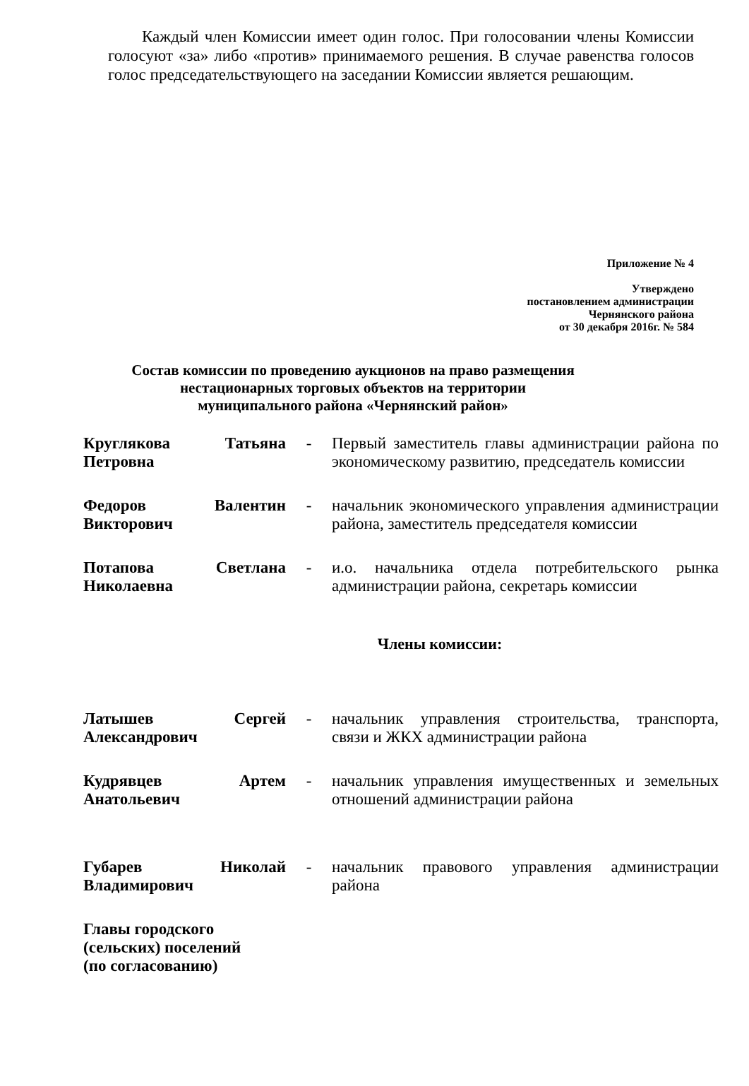Каждый член Комиссии имеет один голос. При голосовании члены Комиссии голосуют «за» либо «против» принимаемого решения. В случае равенства голосов голос председательствующего на заседании Комиссии является решающим.
Приложение № 4
Утверждено
постановлением администрации
Чернянского района
от 30 декабря 2016г. № 584
Состав комиссии по проведению аукционов на право размещения
нестационарных торговых объектов на территории
муниципального района «Чернянский район»
| Круглякова Татьяна Петровна | - | Первый заместитель главы администрации района по экономическому развитию, председатель комиссии |
| Федоров Валентин Викторович | - | начальник экономического управления администрации района, заместитель председателя комиссии |
| Потапова Светлана Николаевна | - | и.о. начальника отдела потребительского рынка администрации района, секретарь комиссии |
| Члены комиссии: | | |
| Латышев Сергей Александрович | - | начальник управления строительства, транспорта, связи и ЖКХ администрации района |
| Кудрявцев Артем Анатольевич | - | начальник управления имущественных и земельных отношений администрации района |
| Губарев Николай Владимирович | - | начальник правового управления администрации района |
| Главы городского (сельских) поселений (по согласованию) | | |